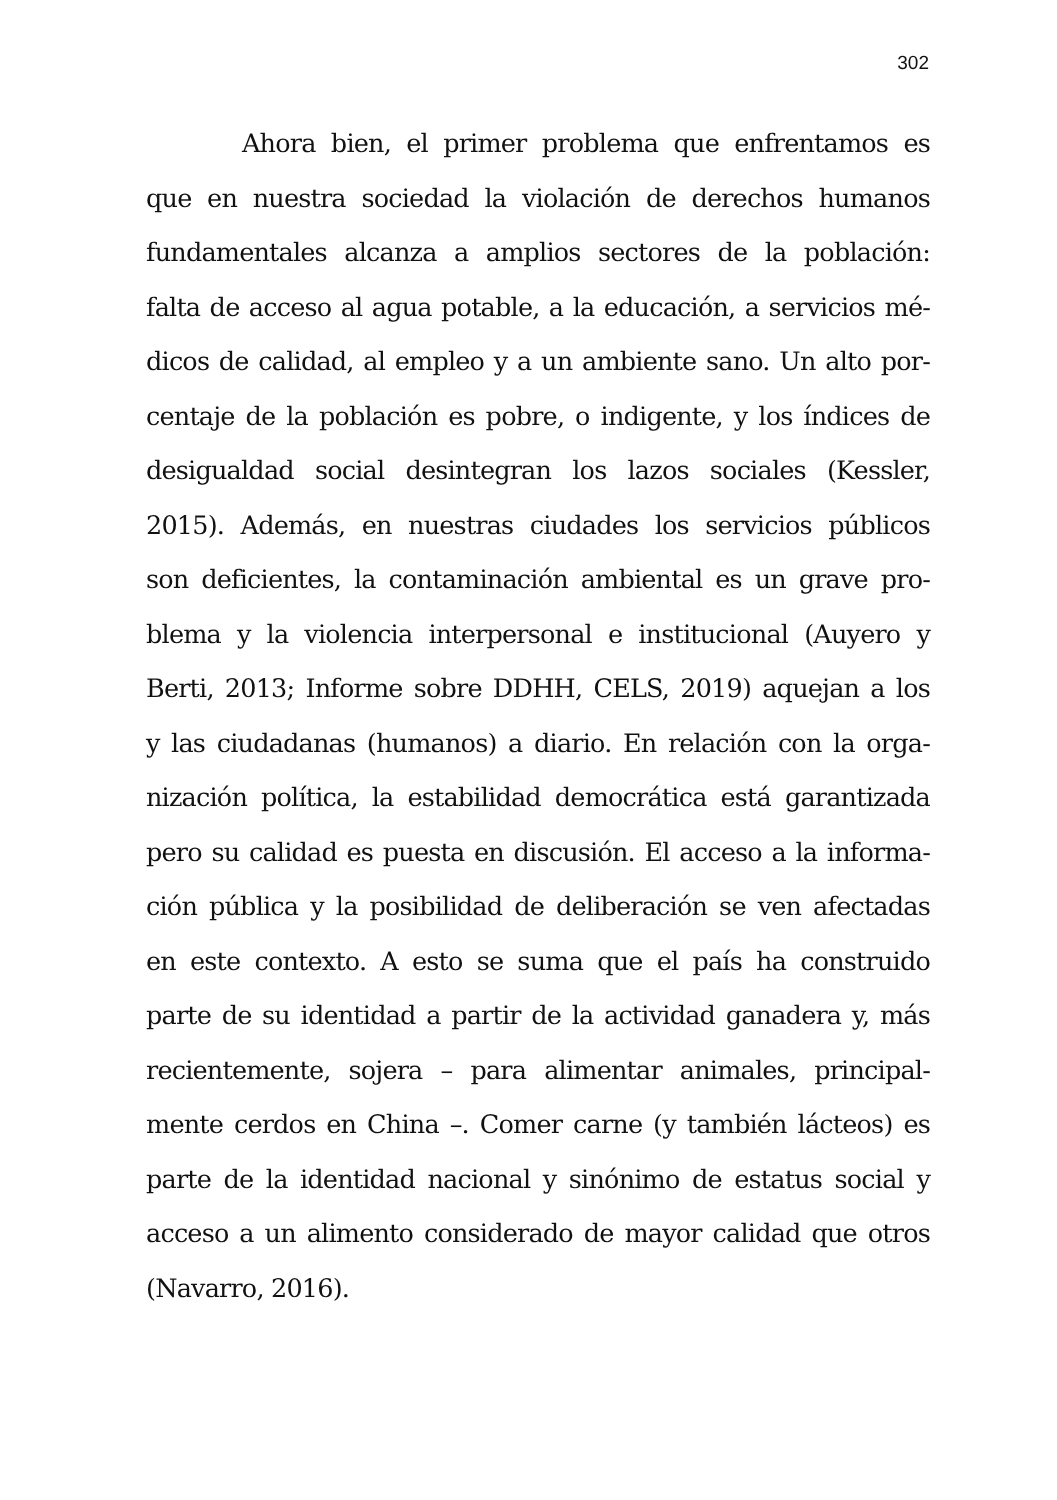302
Ahora bien, el primer problema que enfrentamos es
que en nuestra sociedad la violación de derechos humanos
fundamentales alcanza a amplios sectores de la población:
falta de acceso al agua potable, a la educación, a servicios mé-
dicos de calidad, al empleo y a un ambiente sano. Un alto por-
centaje de la población es pobre, o indigente, y los índices de
desigualdad social desintegran los lazos sociales (Kessler,
2015). Además, en nuestras ciudades los servicios públicos
son deficientes, la contaminación ambiental es un grave pro-
blema y la violencia interpersonal e institucional (Auyero y
Berti, 2013; Informe sobre DDHH, CELS, 2019) aquejan a los
y las ciudadanas (humanos) a diario. En relación con la orga-
nización política, la estabilidad democrática está garantizada
pero su calidad es puesta en discusión. El acceso a la informa-
ción pública y la posibilidad de deliberación se ven afectadas
en este contexto. A esto se suma que el país ha construido
parte de su identidad a partir de la actividad ganadera y, más
recientemente, sojera – para alimentar animales, principal-
mente cerdos en China –. Comer carne (y también lácteos) es
parte de la identidad nacional y sinónimo de estatus social y
acceso a un alimento considerado de mayor calidad que otros
(Navarro, 2016).